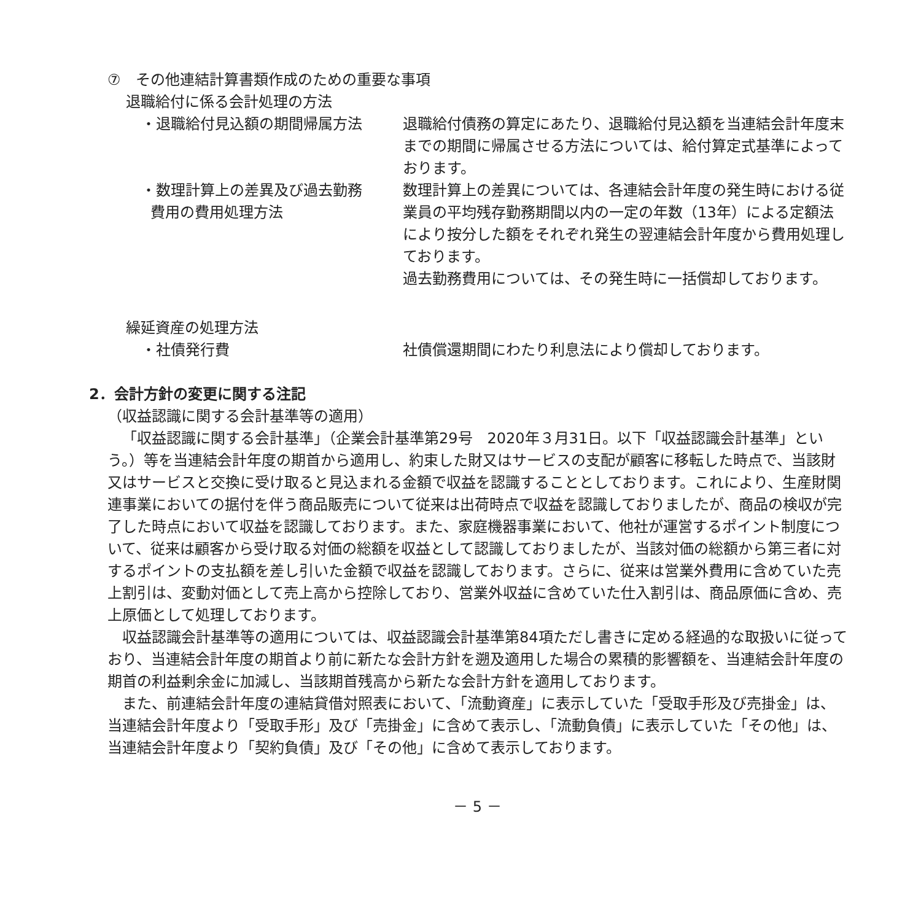⑦　その他連結計算書類作成のための重要な事項
退職給付に係る会計処理の方法
・退職給付見込額の期間帰属方法 退職給付債務の算定にあたり、退職給付見込額を当連結会計年度末までの期間に帰属させる方法については、給付算定式基準によっております。
・数理計算上の差異及び過去勤務
費用の費用処理方法
数理計算上の差異については、各連結会計年度の発生時における従業員の平均残存勤務期間以内の一定の年数（13年）による定額法により按分した額をそれぞれ発生の翌連結会計年度から費用処理しております。
過去勤務費用については、その発生時に一括償却しております。
繰延資産の処理方法
・社債発行費 社債償還期間にわたり利息法により償却しております。
2．会計方針の変更に関する注記
（収益認識に関する会計基準等の適用）
「収益認識に関する会計基準」（企業会計基準第29号　2020年３月31日。以下「収益認識会計基準」という。）等を当連結会計年度の期首から適用し、約束した財又はサービスの支配が顧客に移転した時点で、当該財又はサービスと交換に受け取ると見込まれる金額で収益を認識することとしております。これにより、生産財関連事業においての据付を伴う商品販売について従来は出荷時点で収益を認識しておりましたが、商品の検収が完了した時点において収益を認識しております。また、家庭機器事業において、他社が運営するポイント制度について、従来は顧客から受け取る対価の総額を収益として認識しておりましたが、当該対価の総額から第三者に対するポイントの支払額を差し引いた金額で収益を認識しております。さらに、従来は営業外費用に含めていた売上割引は、変動対価として売上高から控除しており、営業外収益に含めていた仕入割引は、商品原価に含め、売上原価として処理しております。
収益認識会計基準等の適用については、収益認識会計基準第84項ただし書きに定める経過的な取扱いに従っており、当連結会計年度の期首より前に新たな会計方針を遡及適用した場合の累積的影響額を、当連結会計年度の期首の利益剰余金に加減し、当該期首残高から新たな会計方針を適用しております。
また、前連結会計年度の連結貸借対照表において、「流動資産」に表示していた「受取手形及び売掛金」は、当連結会計年度より「受取手形」及び「売掛金」に含めて表示し、「流動負債」に表示していた「その他」は、当連結会計年度より「契約負債」及び「その他」に含めて表示しております。
－ 5 －